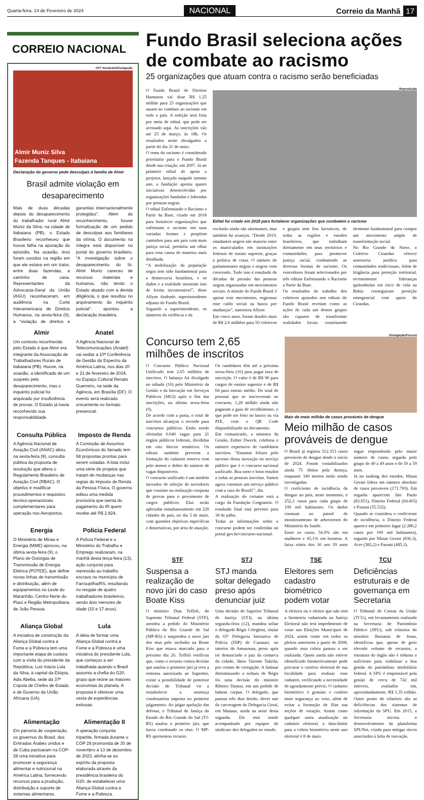Quarta-feira, 14 de Fevereiro de 2024 NACIONAL Correio da Manhã 17
CORREIO NACIONAL
CPT Nordeste/Divulgação
Almir Muniz Silva
Fazenda Tanques - Itabaiana
Declaração do governo pede desculpas à família de Almir
Brasil admite violação em desaparecimento
Mais de duas décadas depois do desaparecimento do trabalhador rural Almir Muniz da Silva, na cidade de Itabaiana (PB), o Estado Brasileiro reconheceu que houve falha na apuração do episódio. Na ocasião, tiros foram ouvidos na região em que ele estava em um trator, entre duas fazendas, a caminho de casa. Representantes da Advocacia-Geral da União (AGU) reconheceram, em audiência na Corte Interamericana de Direitos Humanos, na sexta-feira (9), a “violação de direitos e garantias internacionalmente protegidos”. Além do reconhecimento, houve formalização de um pedido de desculpas aos familiares da vítima. O documento na íntegra está disponível no portal do governo brasileiro. “A investigação sobre o desaparecimento do Sr. Almir Muniz careceu de recursos materiais e humanos, não tendo o Estado atuado com a devida diligência, o que resultou no arquivamento do inquérito policial”, apontou a declaração brasileira.
Almir
Um contexto reconhecido pelo Estado é que Almir era integrante da Associação de Trabalhadores Rurais de Itabaiana (PB). Houve, na ocasião, a identificado de um suspeito pelo desaparecimento, mas o inquérito policial foi arquivado por insuficiência de provas. O Estado já havia reconhecido sua responsabilidade.
Anatel
A Agência Nacional de Telecomunicações (Anatel) vai sediar a 10ª Conferência de Gestão do Espectro da América Latina, nos dias 20 e 21 de fevereiro de 2024, no Espaço Cultural Renato Guerreiro, na sede da Agência, em Brasília (DF). O evento será realizado unicamente no formato presencial.
Consulta Pública
A Agência Nacional de Aviação Civil (ANAC) abriu, na sexta-feira (9), consulta pública da proposta de resolução que altera o Regulamento Brasileiro de Aviação Civil (RBAC). O objetivo é modificar procedimentos e requisitos técnico-operacionais complementares para operação nos Aeroportos.
Imposto de Renda
A Comissão de Assuntos Econômicos do Senado tem 68 propostas prontas para serem votadas. A lista inclui uma série de projetos que tratam de mudanças nas regras do Imposto de Renda da Pessoa Física. O governo editou uma medida provisória que isenta do pagamento do IR quem recebe até R$ 2.824.
Energia
O Ministério de Minas e Energia (MME) aprovou, na última sexta-feira (9), o Plano de Outorgas de Transmissão de Energia Elétrica (POTEE), que define novas linhas de transmissão e distribuição, além de equipamentos no Leste do Maranhão, Centro-Norte do Piauí e Região Metropolitana de João Pessoa.
Polícia Federal
A Polícia Federal e o Ministério do Trabalho e Emprego realizaram, na manhã desta terça-feira (13), ação conjunta para repressão ao trabalho escravo no município de Farroupilha/RS, resultando no resgate de quatro trabalhadores brasileiros, sendo dois menores de idade (15 e 17 anos).
Aliança Global
A iniciativa de construção da Aliança Global contra a Fome e a Pobreza tem uma importante etapa de costura com a visita do presidente da República, Luiz Inácio Lula da Silva, à capital da Etiópia, Adis Abeba, sede da 37ª Cúpula de Chefes de Estado e de Governo da União Africana (UA).
Lula
A ideia de formar uma Aliança Global contra a Fome e a Pobreza é uma iniciativa do presidente Lula, que começou a ser trabalhada quando o Brasil assumiu a chefia do G20, grupo que reúne as maiores economias do planeta. A proposta é oferecer uma cesta de experiências exitosas.
Alimentação
Em parceria de cooperação, os governos do Brasil, dos Emirados Árabes unidos e de Cuba pactuaram na COP-28 uma iniciativa para promover a segurança alimentar e nutricional na América Latina, fornecendo recursos para a produção, distribuição e suporte de sistemas alimentares.
Alimentação II
A operação conjunta tripartite, firmada durante o COP 28 promovida de 30 de novembro a 13 de dezembro de 2023, alinha-se ao espírito da proposta elaborada através da presidência brasileira do G20, de estabelecer uma Aliança Global contra a Fome e a Pobreza.
Fundo Brasil seleciona ações de combate ao racismo
25 organizações que atuam contra o racismo serão beneficiadas
O Fundo Brasil de Direitos Humanos vai doar R$ 1,25 milhão para 25 organizações que atuam no combate ao racismo em todo o país. A seleção será feita por meio de edital, que pode ser acessado aqui. As inscrições vão até 25 de março, às 18h. Os resultados serão divulgados a partir do dia 21 de maio.
O tema do racismo é considerado prioritário para o Fundo Brasil desde sua criação, em 2007. Já no primeiro edital de apoio a projetos, lançado naquele mesmo ano, a fundação apoiou quatro iniciativas desenvolvidas por organizações fundadas e lideradas por pessoas negras.
O edital Enfrentando o Racismo a Partir da Base, criado em 2018 para fortalecer organizações que enfrentam o racismo em suas variadas formas e propõem caminhos para um país com mais justiça racial, permitiu um olhar para essa causa de maneira mais detalhada.
“A mobilização da população negra tem sido fundamental para a democracia brasileira, e os dados e a realidade mostram isso de forma incontestável”, disse Allyne Andrade, superintendente adjunta do Fundo Brasil.
Segundo a superintendente, os números da violência e da
Reprodução
Edital foi criado em 2018 para fortalecer organizações que combatem o racismo
exclusão ainda são alarmantes, mas também há avanços. “Desde 2019, estudantes negros são maioria entre os matriculados em instituições federais de ensino superior, graças à política de cotas. O número de parlamentares negras e negros vem crescendo. Tudo isso é resultado de décadas de pressão das pessoas negras organizadas em movimentos sociais. A missão do Fundo Brasil é apoiar esse movimento, engrossar esse caldo social na busca por mudanças”, sustentou Allyne.
Em cinco anos, foram doados mais de R$ 2,6 milhões para 50 coletivos e grupos sem fins lucrativos, de todas as regiões e estados brasileiros, que trabalham diretamente em seus territórios e comunidades, para promover justiça racial, combatendo as diversas formas de racismo. Os vencedores foram selecionados por três editais Enfrentando o Racismo a Partir da Base.
Os resultados do trabalho dos coletivos apoiados nos editais do Fundo Brasil revelam como as ações de cada um desses grupos são capazes de transformar realidades locais, constituindo elemento fundamental para compor um movimento amplo de transformação social.
No Rio Grande do Norte, o Coletivo Cirandas oferece assessoria jurídica para comunidades tradicionais. Além de litigância para proteção territorial, recentemente lideranças quilombolas em risco de vida na Bahia conseguiram proteção emergencial com apoio do Cirandas.
Concurso tem 2,65 milhões de inscritos
O Concurso Público Nacional Unificado tem 2,65 milhões de inscritos. O balanço foi divulgado no sábado (10) pelo Ministério da Gestão e da Inovação em Serviços Públicos (MGI) após o fim das inscrições, na última sexta-feira (9).
De acordo com a pasta, o total de inscritos alcançou o recorde para concursos públicos. Estão sendo ofertadas 6.640 vagas para 21 órgãos públicos federais, divididas em oito blocos temáticos. Os editais também preveem a formação do cadastro reserva com pelo menos o dobro do número de vagas disponíveis.
O concurso unificado é um modelo inovador de seleção de servidores que consiste na realização conjunta de provas para o provimento de cargos públicos. Elas serão aplicadas simultaneamente em 220 cidades do país, no dia 5 de maio, com questões objetivas específicas e dissertativas, por área de atuação.
Os candidatos têm até a próxima sexta-feira (16) para pagar taxa de inscrição. O valor é de R$ 90 para cargos de ensino superior e de R$ 60 para ensino médio. Do total de pessoas que se inscreveram no concurso, 1,28 milhão ainda não pagaram a guia de recolhimento, o que pode ser feito no banco ou via PIX, com o QR Code disponibilizado no documento.
Em comunicado, a ministra da Gestão, Esther Dweck, celebrou o número expressivo de candidatos inscritos. “Estamos felizes pelo sucesso dessa inovação no serviço público que é o concurso nacional unificado. Boa sorte e bons estudos a todas as pessoas inscritas. Vamos agora construir um serviço público com a cara do Brasil!”, diz.
A realização do certame está a cargo da Fundação Cesgranrio. O resultado final está previsto para 30 de julho.
Todas as informações sobre o concurso podem ser conferidas no portal gov.br/concurso-nacional.
Divulgação/Fiocruz
Mais de meio milhão de casos prováveis de dengue
Meio milhão de casos prováveis de dengue
O Brasil já registra 512.353 casos prováveis de dengue desde o início de 2024. Foram contabilizados ainda 75 óbitos pela doença, enquanto 340 mortes estão sendo investigadas.
O coeficiente de incidência da dengue no país, neste momento, é 252,3 casos para cada grupo de 100 mil habitantes. Os dados constam no painel de monitoramento de arboviroses do Ministério da Saúde.
Entre os casos, 54,9% são em mulheres e 45,1% em homens. A faixa etária dos 30 aos 39 anos segue respondendo pelo maior número de casos, seguida pelo grupo de 40 a 49 anos e de 50 a 59 anos.
Já no ranking dos estados, Minas Gerais lidera em número absoluto de casos prováveis (171.769). Em seguida aparecem São Paulo (83.651), Distrito Federal (64.403) e Paraná (55.532).
Quando se considera o coeficiente de incidência, o Distrito Federal aparece em primeiro lugar (2.286,2 casos por 100 mil habitantes), seguido por Minas Gerais (836,3), Acre (582,2) e Paraná (485,3).
STF
Suspensa a realização de novo júri do caso Boate Kiss
O ministro Dias Toffoli, do Supremo Tribunal Federal (STF), atendeu a pedido do Ministério Público do Rio Grande do Sul (MP-RS) e suspendeu o novo júri dos réus pelo incêndio na Boate Kiss que estava marcado para o próximo dia 26. Toffoli verificou que, como o recurso contra decisão que anulou o primeiro júri já teve a remessa autorizada ao Supremo, existe a possibilidade de posterior decisão do Tribunal vir a restabelecer a sentença condenatória imposta no primeiro julgamento. Ao julgar apelação das defesas, o Tribunal de Justiça do Estado do Rio Grande do Sul (TJ-RS) anulou o primeiro júri, que havia condenado os réus. O MP-RS apresentou recurso.
STJ
STJ manda soltar delegado preso após denunciar juiz
Uma decisão do Superior Tribunal de Justiça (STJ), na última segunda-feira (12), mandou soltar o delegado Régis Celeghini, titular da 65ª Delegacia Interativa de Polícia (DIP) de Carauari, no interior do Amazonas, preso após ter denunciado o juiz da comarca da cidade, Jânio Tutomo Takeda, por crimes de corrupção. A liminar determinando a soltura de Régis foi uma decisão do ministro Ribeiro Dantas, em um pedido de habeas corpus. O delegado, que passou três dias detido, dever sair da carceragem da Delegacia Geral, em Manaus, ainda na noite desta segunda. Ele está sendo acompanhado por equipes do sindicato dos delegados no estado.
TSE
Eleitores sem cadastro biométrico podem votar
A eleitora ou o eleitor que não tem a biometria cadastrada na Justiça Eleitoral não terá impedimento de votar nas Eleições Municipais de 2024, assim como em todos os pleitos anteriores a partir de 2008, quando essa coleta passou a ser realizada. Quem ainda não estiver identificado biometricamente pode procurar o cartório eleitoral de sua localidade para realizar esse cadastro, verificando a necessidade de agendamento prévio. O cadastro biométrico é gratuito e confere mais segurança ao voto, além de evitar a formação de filas nas seções de votação. Assim como qualquer outra atualização no cadastro eleitoral, a data-limite para a coleta biométrica neste ano eleitoral é 8 de maio.
TCU
Deficiências estruturais e de governança em Secretaria
O Tribunal de Contas da União (TCU), em levantamento realizado na Secretaria de Patrimônio Público (SPU), sob relatoria do ministro Jhonatan de Jesus, identificou que, apesar de gerir elevado volume de recursos, a estrutura do órgão não é robusta o suficiente para viabilizar a boa gestão do patrimônio imobiliário federal. A SPU é responsável pela gestão de cerca de 742 mil imóveis, avaliados em, aproximadamente, R$ 1,35 trilhão. Outro ponto do relatório são as deficiências dos sistemas de informação da SPU. Em 2015, a Secretaria iniciou o desenvolvimento da plataforma SPUNet, criada para mitigar riscos associados à falta de inovação.